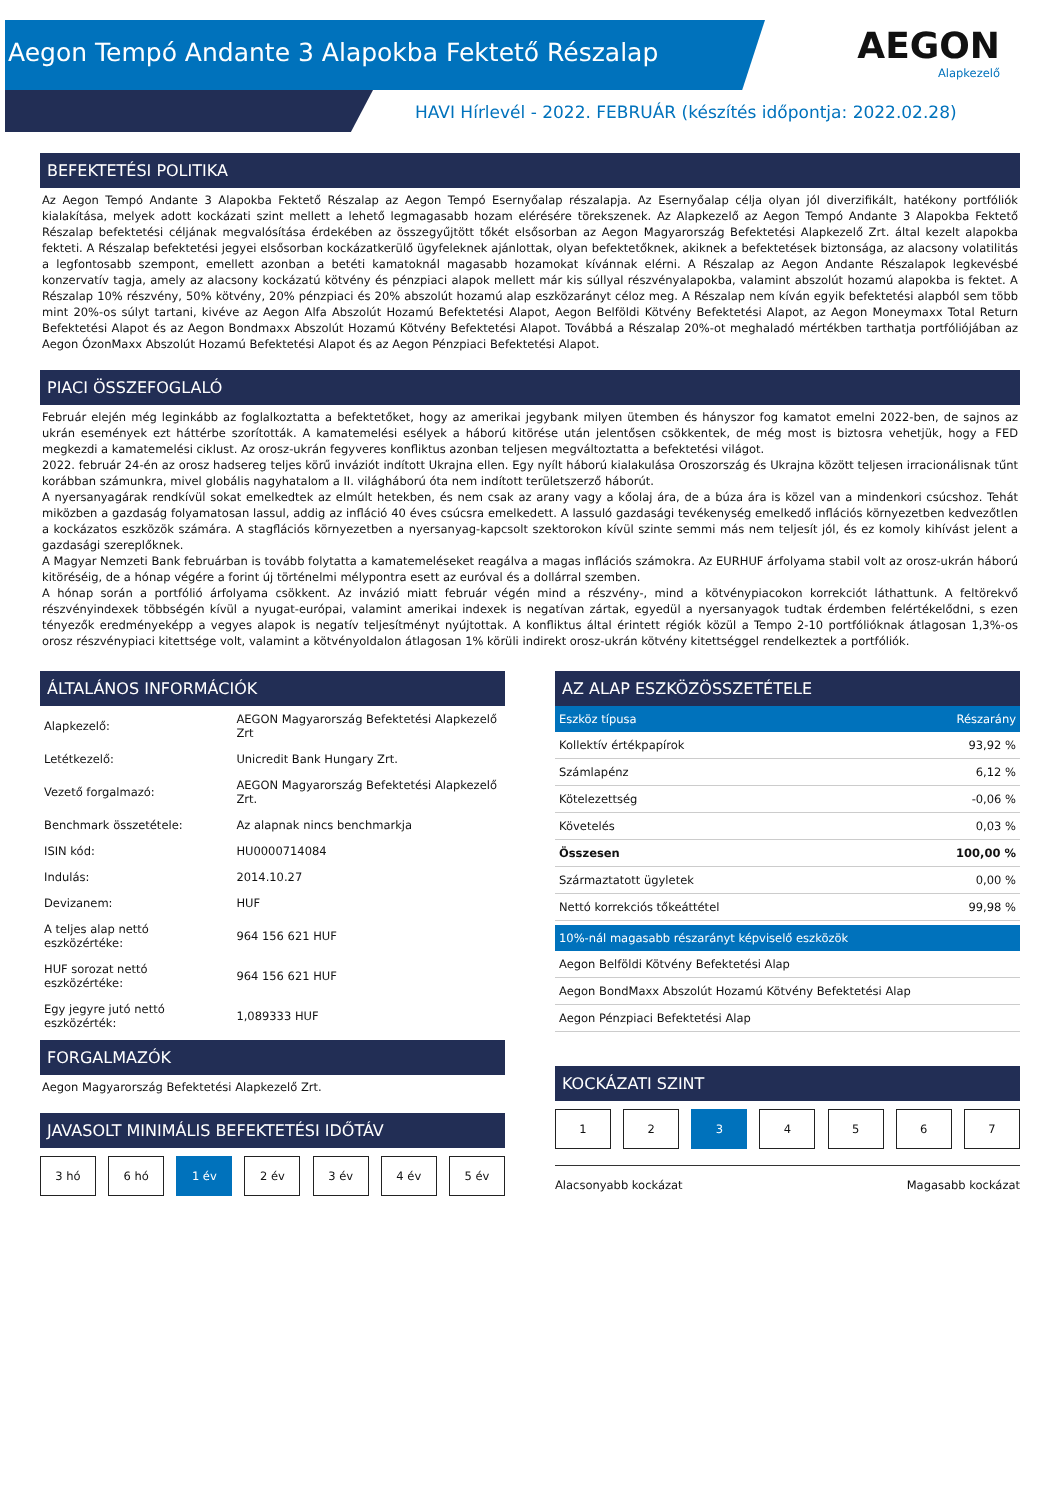Aegon Tempó Andante 3 Alapokba Fektető Részalap
AEGON
Alapkezelő
HAVI Hírlevél - 2022. FEBRUÁR (készítés időpontja: 2022.02.28)
BEFEKTETÉSI POLITIKA
Az Aegon Tempó Andante 3 Alapokba Fektető Részalap az Aegon Tempó Esernyőalap részalapja. Az Esernyőalap célja olyan jól diverzifikált, hatékony portfóliók kialakítása, melyek adott kockázati szint mellett a lehető legmagasabb hozam elérésére törekszenek. Az Alapkezelő az Aegon Tempó Andante 3 Alapokba Fektető Részalap befektetési céljának megvalósítása érdekében az összegyűjtött tőkét elsősorban az Aegon Magyarország Befektetési Alapkezelő Zrt. által kezelt alapokba fekteti. A Részalap befektetési jegyei elsősorban kockázatkerülő ügyfeleknek ajánlottak, olyan befektetőknek, akiknek a befektetések biztonsága, az alacsony volatilitás a legfontosabb szempont, emellett azonban a betéti kamatoknál magasabb hozamokat kívánnak elérni. A Részalap az Aegon Andante Részalapok legkevésbé konzervatív tagja, amely az alacsony kockázatú kötvény és pénzpiaci alapok mellett már kis súllyal részvényalapokba, valamint abszolút hozamú alapokba is fektet. A Részalap 10% részvény, 50% kötvény, 20% pénzpiaci és 20% abszolút hozamú alap eszközarányt céloz meg. A Részalap nem kíván egyik befektetési alapból sem több mint 20%-os súlyt tartani, kivéve az Aegon Alfa Abszolút Hozamú Befektetési Alapot, Aegon Belföldi Kötvény Befektetési Alapot, az Aegon Moneymaxx Total Return Befektetési Alapot és az Aegon Bondmaxx Abszolút Hozamú Kötvény Befektetési Alapot. Továbbá a Részalap 20%-ot meghaladó mértékben tarthatja portfóliójában az Aegon ÓzonMaxx Abszolút Hozamú Befektetési Alapot és az Aegon Pénzpiaci Befektetési Alapot.
PIACI ÖSSZEFOGLALÓ
Február elején még leginkább az foglalkoztatta a befektetőket, hogy az amerikai jegybank milyen ütemben és hányszor fog kamatot emelni 2022-ben, de sajnos az ukrán események ezt háttérbe szorították. A kamatemelési esélyek a háború kitörése után jelentősen csökkentek, de még most is biztosra vehetjük, hogy a FED megkezdi a kamatemelési ciklust. Az orosz-ukrán fegyveres konfliktus azonban teljesen megváltoztatta a befektetési világot.
2022. február 24-én az orosz hadsereg teljes körű inváziót indított Ukrajna ellen. Egy nyílt háború kialakulása Oroszország és Ukrajna között teljesen irracionálisnak tűnt korábban számunkra, mivel globális nagyhatalom a II. világháború óta nem indított területszerző háborút.
A nyersanyagárak rendkívül sokat emelkedtek az elmúlt hetekben, és nem csak az arany vagy a kőolaj ára, de a búza ára is közel van a mindenkori csúcshoz. Tehát miközben a gazdaság folyamatosan lassul, addig az infláció 40 éves csúcsra emelkedett. A lassuló gazdasági tevékenység emelkedő inflációs környezetben kedvezőtlen a kockázatos eszközök számára. A stagflációs környezetben a nyersanyag-kapcsolt szektorokon kívül szinte semmi más nem teljesít jól, és ez komoly kihívást jelent a gazdasági szereplőknek.
A Magyar Nemzeti Bank februárban is tovább folytatta a kamatemeléseket reagálva a magas inflációs számokra. Az EURHUF árfolyama stabil volt az orosz-ukrán háború kitöréséig, de a hónap végére a forint új történelmi mélypontra esett az euróval és a dollárral szemben.
A hónap során a portfólió árfolyama csökkent. Az invázió miatt február végén mind a részvény-, mind a kötvénypiacokon korrekciót láthattunk. A feltörekvő részvényindexek többségén kívül a nyugat-európai, valamint amerikai indexek is negatívan zártak, egyedül a nyersanyagok tudtak érdemben felértékelődni, s ezen tényezők eredményeképp a vegyes alapok is negatív teljesítményt nyújtottak. A konfliktus által érintett régiók közül a Tempo 2-10 portfólióknak átlagosan 1,3%-os orosz részvénypiaci kitettsége volt, valamint a kötvényoldalon átlagosan 1% körüli indirekt orosz-ukrán kötvény kitettséggel rendelkeztek a portfóliók.
ÁLTALÁNOS INFORMÁCIÓK
| Alapkezelő: | AEGON Magyarország Befektetési Alapkezelő Zrt |
| Letétkezelő: | Unicredit Bank Hungary Zrt. |
| Vezető forgalmazó: | AEGON Magyarország Befektetési Alapkezelő Zrt. |
| Benchmark összetétele: | Az alapnak nincs benchmarkja |
| ISIN kód: | HU0000714084 |
| Indulás: | 2014.10.27 |
| Devizanem: | HUF |
| A teljes alap nettó eszközértéke: | 964 156 621 HUF |
| HUF sorozat nettó eszközértéke: | 964 156 621 HUF |
| Egy jegyre jutó nettó eszközérték: | 1,089333 HUF |
FORGALMAZÓK
Aegon Magyarország Befektetési Alapkezelő Zrt.
JAVASOLT MINIMÁLIS BEFEKTETÉSI IDŐTÁV
3 hó 6 hó 1 év 2 év 3 év 4 év 5 év
AZ ALAP ESZKÖZÖSSZETÉTELE
| Eszköz típusa | Részarány |
| --- | --- |
| Kollektív értékpapírok | 93,92 % |
| Számlapénz | 6,12 % |
| Kötelezettség | -0,06 % |
| Követelés | 0,03 % |
| Összesen | 100,00 % |
| Származtatott ügyletek | 0,00 % |
| Nettó korrekciós tőkeáttétel | 99,98 % |
| 10%-nál magasabb részarányt képviselő eszközök |
| --- |
| Aegon Belföldi Kötvény Befektetési Alap |
| Aegon BondMaxx Abszolút Hozamú Kötvény Befektetési Alap |
| Aegon Pénzpiaci Befektetési Alap |
KOCKÁZATI SZINT
1 2 3 4 5 6 7
Alacsonyabb kockázat Magasabb kockázat